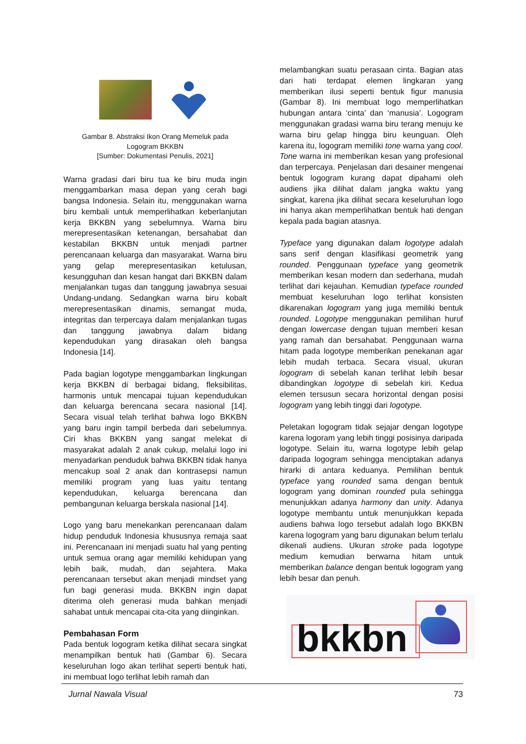Gambar 8. Abstraksi Ikon Orang Memeluk pada
Logogram BKKBN
[Sumber: Dokumentasi Penulis, 2021]
Warna gradasi dari biru tua ke biru muda ingin menggambarkan masa depan yang cerah bagi bangsa Indonesia. Selain itu, menggunakan warna biru kembali untuk memperlihatkan keberlanjutan kerja BKKBN yang sebelumnya. Warna biru merepresentasikan ketenangan, bersahabat dan kestabilan BKKBN untuk menjadi partner perencanaan keluarga dan masyarakat. Warna biru yang gelap merepresentasikan ketulusan, kesungguhan dan kesan hangat dari BKKBN dalam menjalankan tugas dan tanggung jawabnya sesuai Undang-undang. Sedangkan warna biru kobalt merepresentasikan dinamis, semangat muda, integritas dan terpercaya dalam menjalankan tugas dan tanggung jawabnya dalam bidang kependudukan yang dirasakan oleh bangsa Indonesia [14].
Pada bagian logotype menggambarkan lingkungan kerja BKKBN di berbagai bidang, fleksibilitas, harmonis untuk mencapai tujuan kependudukan dan keluarga berencana secara nasional [14]. Secara visual telah terlihat bahwa logo BKKBN yang baru ingin tampil berbeda dari sebelumnya. Ciri khas BKKBN yang sangat melekat di masyarakat adalah 2 anak cukup, melalui logo ini menyadarkan penduduk bahwa BKKBN tidak hanya mencakup soal 2 anak dan kontrasepsi namun memiliki program yang luas yaitu tentang kependudukan, keluarga berencana dan pembangunan keluarga berskala nasional [14].
Logo yang baru menekankan perencanaan dalam hidup penduduk Indonesia khususnya remaja saat ini. Perencanaan ini menjadi suatu hal yang penting untuk semua orang agar memiliki kehidupan yang lebih baik, mudah, dan sejahtera. Maka perencanaan tersebut akan menjadi mindset yang fun bagi generasi muda. BKKBN ingin dapat diterima oleh generasi muda bahkan menjadi sahabat untuk mencapai cita-cita yang diinginkan.
Pembahasan Form
Pada bentuk logogram ketika dilihat secara singkat menampilkan bentuk hati (Gambar 6). Secara keseluruhan logo akan terlihat seperti bentuk hati, ini membuat logo terlihat lebih ramah dan
melambangkan suatu perasaan cinta. Bagian atas dari hati terdapat elemen lingkaran yang memberikan ilusi seperti bentuk figur manusia (Gambar 8). Ini membuat logo memperlihatkan hubungan antara ‘cinta’ dan ‘manusia’. Logogram menggunakan gradasi warna biru terang menuju ke warna biru gelap hingga biru keunguan. Oleh karena itu, logogram memiliki tone warna yang cool. Tone warna ini memberikan kesan yang profesional dan terpercaya. Penjelasan dari desainer mengenai bentuk logogram kurang dapat dipahami oleh audiens jika dilihat dalam jangka waktu yang singkat, karena jika dilihat secara keseluruhan logo ini hanya akan memperlihatkan bentuk hati dengan kepala pada bagian atasnya.
Typeface yang digunakan dalam logotype adalah sans serif dengan klasifikasi geometrik yang rounded. Penggunaan typeface yang geometrik memberikan kesan modern dan sederhana, mudah terlihat dari kejauhan. Kemudian typeface rounded membuat keseluruhan logo terlihat konsisten dikarenakan logogram yang juga memiliki bentuk rounded. Logotype menggunakan pemilihan huruf dengan lowercase dengan tujuan memberi kesan yang ramah dan bersahabat. Penggunaan warna hitam pada logotype memberikan penekanan agar lebih mudah terbaca. Secara visual, ukuran logogram di sebelah kanan terlihat lebih besar dibandingkan logotype di sebelah kiri. Kedua elemen tersusun secara horizontal dengan posisi logogram yang lebih tinggi dari logotype.
Peletakan logogram tidak sejajar dengan logotype karena logoram yang lebih tinggi posisinya daripada logotype. Selain itu, warna logotype lebih gelap daripada logogram sehingga menciptakan adanya hirarki di antara keduanya. Pemilihan bentuk typeface yang rounded sama dengan bentuk logogram yang dominan rounded pula sehingga menunjukkan adanya harmony dan unity. Adanya logotype membantu untuk menunjukkan kepada audiens bahwa logo tersebut adalah logo BKKBN karena logogram yang baru digunakan belum terlalu dikenali audiens. Ukuran stroke pada logotype medium kemudian berwarna hitam untuk memberikan balance dengan bentuk logogram yang lebih besar dan penuh.
bkkbn
Jurnal Nawala Visual 73